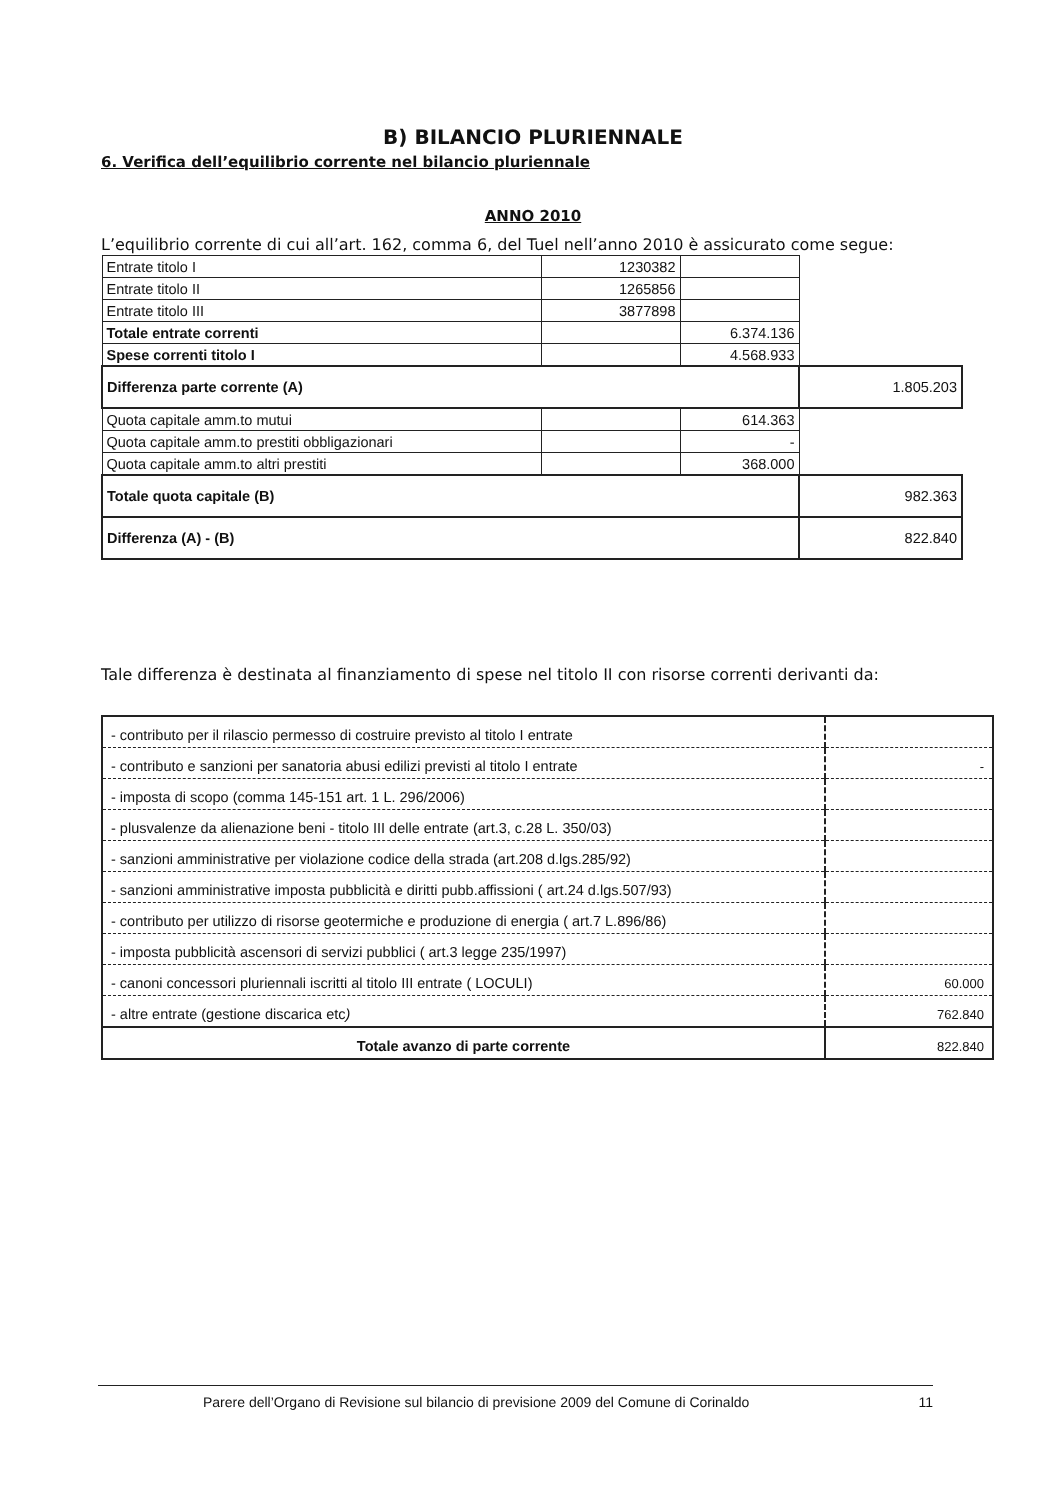B) BILANCIO PLURIENNALE
6. Verifica dell’equilibrio corrente nel bilancio pluriennale
ANNO 2010
L’equilibrio corrente di cui all’art. 162, comma 6, del Tuel nell’anno 2010 è assicurato come segue:
| Entrate titolo I | 1230382 | | |
| Entrate titolo II | 1265856 | | |
| Entrate titolo III | 3877898 | | |
| Totale entrate correnti | | 6.374.136 | |
| Spese correnti titolo I | | 4.568.933 | |
| Differenza parte corrente (A) | | | 1.805.203 |
| Quota capitale amm.to mutui | | 614.363 | |
| Quota capitale amm.to prestiti obbligazionari | | - | |
| Quota capitale amm.to altri prestiti | | 368.000 | |
| Totale quota capitale (B) | | | 982.363 |
| Differenza (A) - (B) | | | 822.840 |
Tale differenza è destinata al finanziamento di spese nel titolo II con risorse correnti derivanti da:
| - contributo per il rilascio permesso di costruire previsto al titolo I entrate | |
| - contributo e sanzioni per sanatoria abusi edilizi previsti al titolo I entrate | - |
| - imposta di scopo (comma 145-151 art. 1 L. 296/2006) | |
| - plusvalenze da alienazione beni - titolo III delle entrate (art.3, c.28 L. 350/03) | |
| - sanzioni amministrative per violazione codice della strada (art.208 d.lgs.285/92) | |
| - sanzioni amministrative imposta pubblicità e diritti pubb.affissioni ( art.24 d.lgs.507/93) | |
| - contributo per utilizzo di risorse geotermiche e produzione di energia ( art.7 L.896/86) | |
| - imposta pubblicità ascensori di servizi pubblici ( art.3 legge 235/1997) | |
| - canoni concessori pluriennali iscritti al titolo III entrate ( LOCULI) | 60.000 |
| - altre entrate (gestione discarica etc ) | 762.840 |
| Totale avanzo di parte corrente | 822.840 |
Parere dell’Organo di Revisione sul bilancio di previsione 2009 del Comune di Corinaldo 11